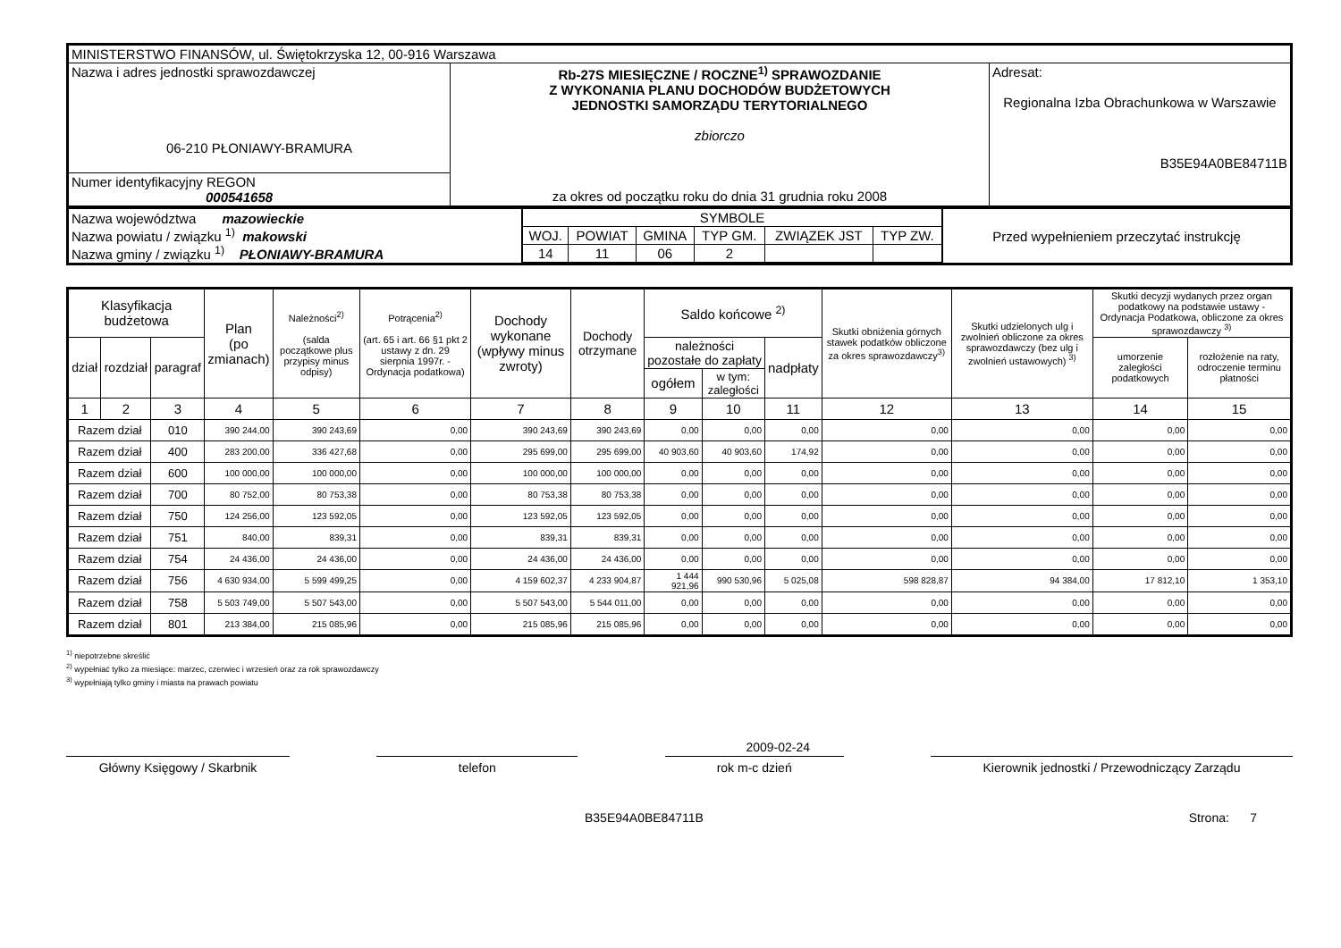| MINISTERSTWO FINANSÓW, ul. Świętokrzyska 12, 00-916 Warszawa | | |
| Nazwa i adres jednostki sprawozdawczej 06-210 PŁONIAWY-BRAMURA | Rb-27S MIESIĘCZNE / ROCZNE<sup>1)</sup> SPRAWOZDANIE Z WYKONANIA PLANU DOCHODÓW BUDŻETOWYCH JEDNOSTKI SAMORZĄDU TERYTORIALNEGO zbiorczo za okres od początku roku do dnia 31 grudnia roku 2008 | Adresat: Regionalna Izba Obrachunkowa w Warszawie B35E94A0BE84711B |
| Numer identyfikacyjny REGON 000541658 | | |
| Nazwa województwa mazowieckie Nazwa powiatu / związku <sup>1)</sup> makowski Nazwa gminy / związku <sup>1)</sup> PŁONIAWY-BRAMURA | / SYMBOLE / / / / / / / WOJ. / POWIAT / GMINA / TYP GM. / ZWIĄZEK JST / TYP ZW. / / 14 / 11 / 06 / 2 / / / | Przed wypełnieniem przeczytać instrukcję |
| Klasyfikacja budżetowa | | | Plan (po zmianach) | Należności<sup>2)</sup> (salda początkowe plus przypisy minus odpisy) | Potrącenia<sup>2)</sup> (art. 65 i art. 66 §1 pkt 2 ustawy z dn. 29 sierpnia 1997r. - Ordynacja podatkowa) | Dochody wykonane (wpływy minus zwroty) | Dochody otrzymane | Saldo końcowe <sup>2)</sup> | | | Skutki obniżenia górnych stawek podatków obliczone za okres sprawozdawczy<sup>3)</sup> | Skutki udzielonych ulg i zwolnień obliczone za okres sprawozdawczy (bez ulg i zwolnień ustawowych) <sup>3)</sup> | Skutki decyzji wydanych przez organ podatkowy na podstawie ustawy - Ordynacja Podatkowa, obliczone za okres sprawozdawczy <sup>3)</sup> | |
| --- | --- | --- | --- | --- | --- | --- | --- | --- | --- | --- | --- | --- | --- | --- |
| dział | rozdział | paragraf | | | | | | należności pozostałe do zapłaty | | nadpłaty | | | umorzenie zaległości podatkowych | rozłożenie na raty, odroczenie terminu płatności |
| | | | | | | | | ogółem | w tym: zaległości | | | | | |
| 1 | 2 | 3 | 4 | 5 | 6 | 7 | 8 | 9 | 10 | 11 | 12 | 13 | 14 | 15 |
| Razem dział | | 010 | 390 244,00 | 390 243,69 | 0,00 | 390 243,69 | 390 243,69 | 0,00 | 0,00 | 0,00 | 0,00 | 0,00 | 0,00 | 0,00 |
| Razem dział | | 400 | 283 200,00 | 336 427,68 | 0,00 | 295 699,00 | 295 699,00 | 40 903,60 | 40 903,60 | 174,92 | 0,00 | 0,00 | 0,00 | 0,00 |
| Razem dział | | 600 | 100 000,00 | 100 000,00 | 0,00 | 100 000,00 | 100 000,00 | 0,00 | 0,00 | 0,00 | 0,00 | 0,00 | 0,00 | 0,00 |
| Razem dział | | 700 | 80 752,00 | 80 753,38 | 0,00 | 80 753,38 | 80 753,38 | 0,00 | 0,00 | 0,00 | 0,00 | 0,00 | 0,00 | 0,00 |
| Razem dział | | 750 | 124 256,00 | 123 592,05 | 0,00 | 123 592,05 | 123 592,05 | 0,00 | 0,00 | 0,00 | 0,00 | 0,00 | 0,00 | 0,00 |
| Razem dział | | 751 | 840,00 | 839,31 | 0,00 | 839,31 | 839,31 | 0,00 | 0,00 | 0,00 | 0,00 | 0,00 | 0,00 | 0,00 |
| Razem dział | | 754 | 24 436,00 | 24 436,00 | 0,00 | 24 436,00 | 24 436,00 | 0,00 | 0,00 | 0,00 | 0,00 | 0,00 | 0,00 | 0,00 |
| Razem dział | | 756 | 4 630 934,00 | 5 599 499,25 | 0,00 | 4 159 602,37 | 4 233 904,87 | 1 444 921,96 | 990 530,96 | 5 025,08 | 598 828,87 | 94 384,00 | 17 812,10 | 1 353,10 |
| Razem dział | | 758 | 5 503 749,00 | 5 507 543,00 | 0,00 | 5 507 543,00 | 5 544 011,00 | 0,00 | 0,00 | 0,00 | 0,00 | 0,00 | 0,00 | 0,00 |
| Razem dział | | 801 | 213 384,00 | 215 085,96 | 0,00 | 215 085,96 | 215 085,96 | 0,00 | 0,00 | 0,00 | 0,00 | 0,00 | 0,00 | 0,00 |
<sup>1)</sup> niepotrzebne skreślić
<sup>2)</sup> wypełniać tylko za miesiące: marzec, czerwiec i wrzesień oraz za rok sprawozdawczy
<sup>3)</sup> wypełniają tylko gminy i miasta na prawach powiatu
2009-02-24
Główny Księgowy / Skarbnik telefon rok m-c dzień Kierownik jednostki / Przewodniczący Zarządu
B35E94A0BE84711B Strona: 7